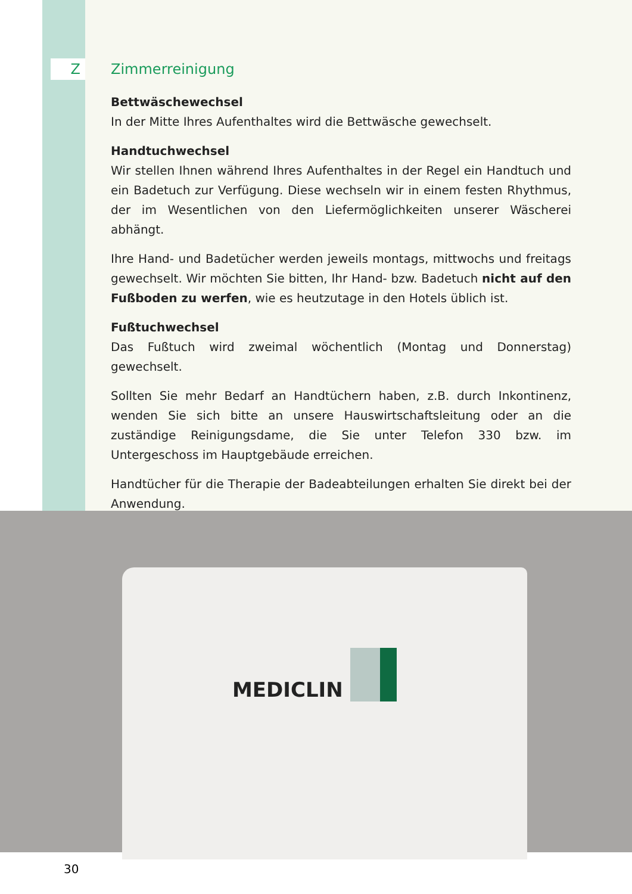Z
Zimmerreinigung
Bettwäschewechsel
In der Mitte Ihres Aufenthaltes wird die Bettwäsche gewechselt.
Handtuchwechsel
Wir stellen Ihnen während Ihres Aufenthaltes in der Regel ein Handtuch und ein Badetuch zur Verfügung. Diese wechseln wir in einem festen Rhythmus, der im Wesentlichen von den Liefermöglichkeiten unserer Wäscherei abhängt.
Ihre Hand- und Badetücher werden jeweils montags, mittwochs und freitags gewechselt. Wir möchten Sie bitten, Ihr Hand- bzw. Badetuch nicht auf den Fußboden zu werfen, wie es heutzutage in den Hotels üblich ist.
Fußtuchwechsel
Das Fußtuch wird zweimal wöchentlich (Montag und Donnerstag) gewechselt.
Sollten Sie mehr Bedarf an Handtüchern haben, z.B. durch Inkontinenz, wenden Sie sich bitte an unsere Hauswirtschaftsleitung oder an die zuständige Reinigungsdame, die Sie unter Telefon 330 bzw. im Untergeschoss im Hauptgebäude erreichen.
Handtücher für die Therapie der Badeabteilungen erhalten Sie direkt bei der Anwendung.
MEDICLIN
30